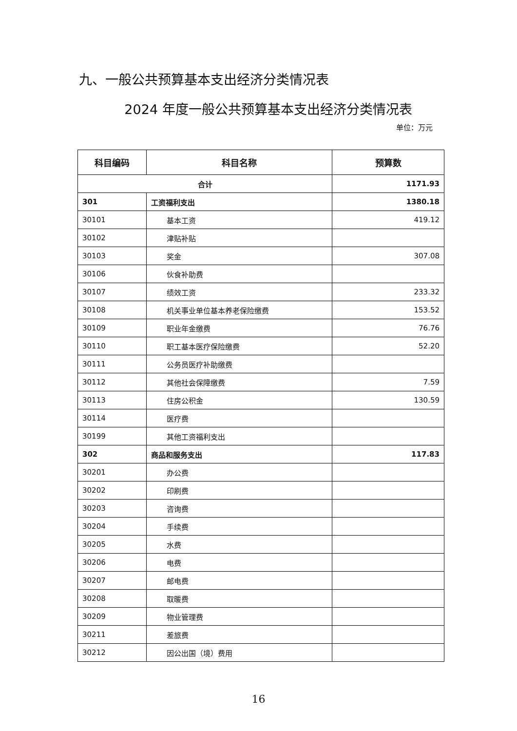九、一般公共预算基本支出经济分类情况表
2024 年度一般公共预算基本支出经济分类情况表
单位：万元
| 科目编码 | 科目名称 | 预算数 |
| --- | --- | --- |
| 合计 | | 1171.93 |
| 301 | 工资福利支出 | 1380.18 |
| 30101 | 基本工资 | 419.12 |
| 30102 | 津贴补贴 | |
| 30103 | 奖金 | 307.08 |
| 30106 | 伙食补助费 | |
| 30107 | 绩效工资 | 233.32 |
| 30108 | 机关事业单位基本养老保险缴费 | 153.52 |
| 30109 | 职业年金缴费 | 76.76 |
| 30110 | 职工基本医疗保险缴费 | 52.20 |
| 30111 | 公务员医疗补助缴费 | |
| 30112 | 其他社会保障缴费 | 7.59 |
| 30113 | 住房公积金 | 130.59 |
| 30114 | 医疗费 | |
| 30199 | 其他工资福利支出 | |
| 302 | 商品和服务支出 | 117.83 |
| 30201 | 办公费 | |
| 30202 | 印刷费 | |
| 30203 | 咨询费 | |
| 30204 | 手续费 | |
| 30205 | 水费 | |
| 30206 | 电费 | |
| 30207 | 邮电费 | |
| 30208 | 取暖费 | |
| 30209 | 物业管理费 | |
| 30211 | 差旅费 | |
| 30212 | 因公出国（境）费用 | |
16